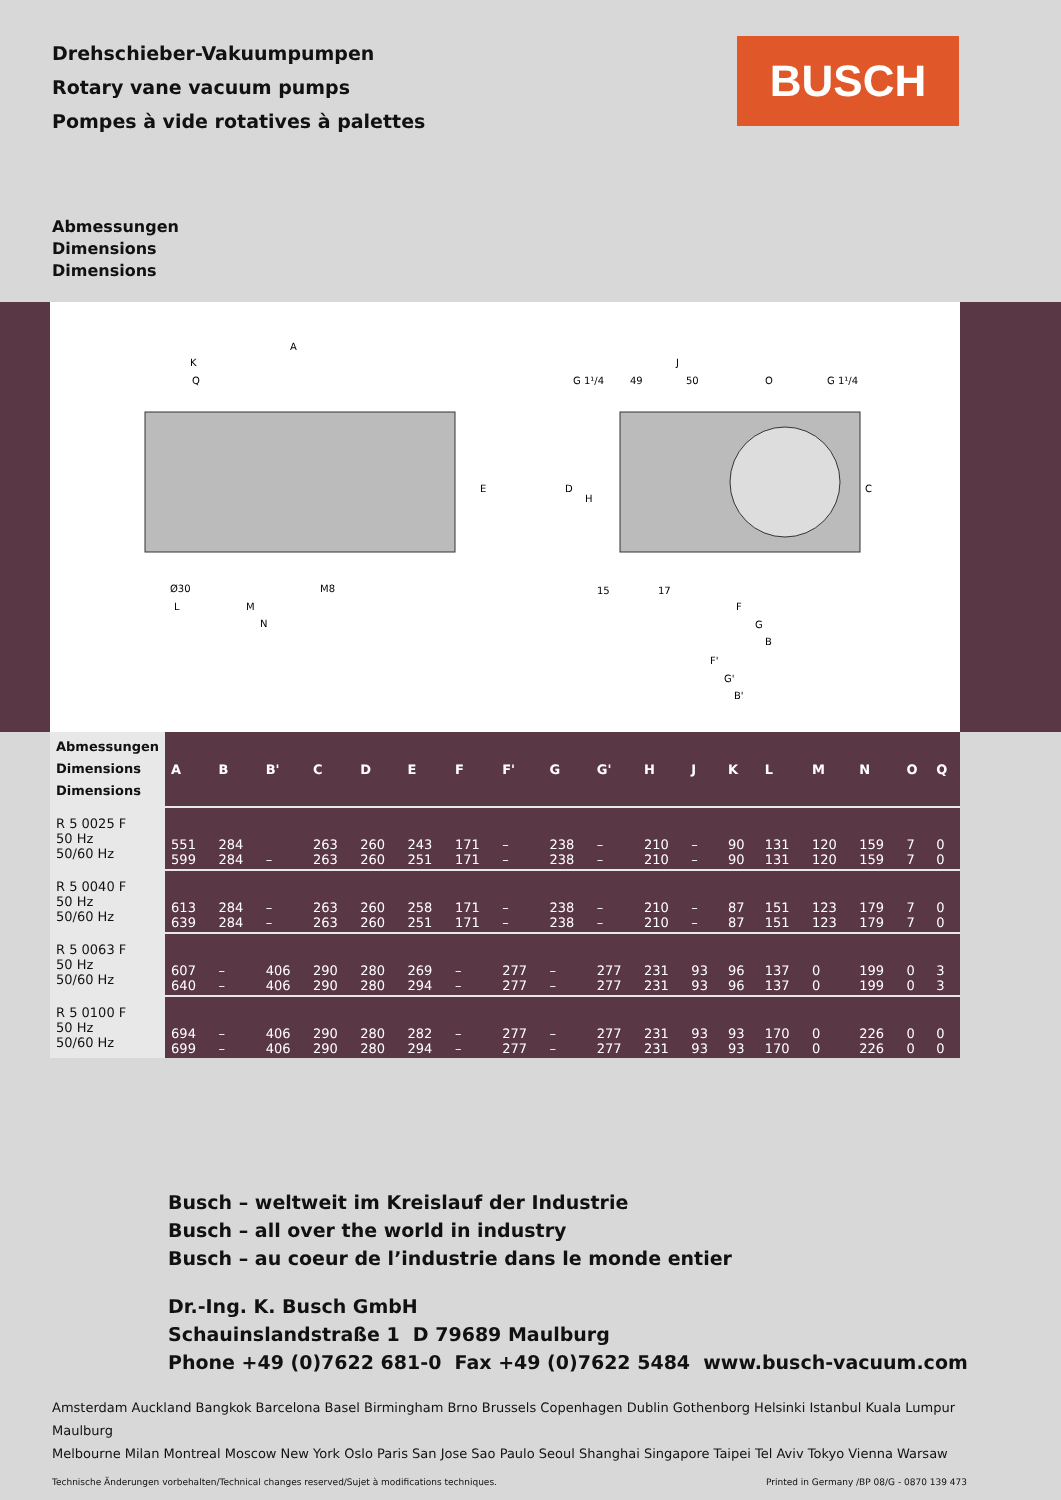Drehschieber-Vakuumpumpen
Rotary vane vacuum pumps
Pompes à vide rotatives à palettes
BUSCH
Abmessungen
Dimensions
Dimensions
A
K
Q
Ø30
M8
L
M
N
E
G 1¹/4
49
J
50
O
G 1¹/4
D
H
C
15
17
F
G
B
F'
G'
B'
| Abmessungen Dimensions Dimensions | A | B | B' | C | D | E | F | F' | G | G' | H | J | K | L | M | N | O | Q |
| --- | --- | --- | --- | --- | --- | --- | --- | --- | --- | --- | --- | --- | --- | --- | --- | --- | --- | --- |
| R 5 0025 F 50 Hz 50/60 Hz | 551 599 | 284 284 | – | 263 263 | 260 260 | 243 251 | 171 171 | – – | 238 238 | – – | 210 210 | – – | 90 90 | 131 131 | 120 120 | 159 159 | 7 7 | 0 0 |
| R 5 0040 F 50 Hz 50/60 Hz | 613 639 | 284 284 | – – | 263 263 | 260 260 | 258 251 | 171 171 | – – | 238 238 | – – | 210 210 | – – | 87 87 | 151 151 | 123 123 | 179 179 | 7 7 | 0 0 |
| R 5 0063 F 50 Hz 50/60 Hz | 607 640 | – – | 406 406 | 290 290 | 280 280 | 269 294 | – – | 277 277 | – – | 277 277 | 231 231 | 93 93 | 96 96 | 137 137 | 0 0 | 199 199 | 0 0 | 3 3 |
| R 5 0100 F 50 Hz 50/60 Hz | 694 699 | – – | 406 406 | 290 290 | 280 280 | 282 294 | – – | 277 277 | – – | 277 277 | 231 231 | 93 93 | 93 93 | 170 170 | 0 0 | 226 226 | 0 0 | 0 0 |
Busch – weltweit im Kreislauf der Industrie
Busch – all over the world in industry
Busch – au coeur de l’industrie dans le monde entier
Dr.-Ing. K. Busch GmbH
Schauinslandstraße 1 D 79689 Maulburg
Phone +49 (0)7622 681-0 Fax +49 (0)7622 5484 www.busch-vacuum.com
Amsterdam Auckland Bangkok Barcelona Basel Birmingham Brno Brussels Copenhagen Dublin Gothenborg Helsinki Istanbul Kuala Lumpur Maulburg
Melbourne Milan Montreal Moscow New York Oslo Paris San Jose Sao Paulo Seoul Shanghai Singapore Taipei Tel Aviv Tokyo Vienna Warsaw
Technische Änderungen vorbehalten/Technical changes reserved/Sujet à modifications techniques. Printed in Germany /BP 08/G - 0870 139 473